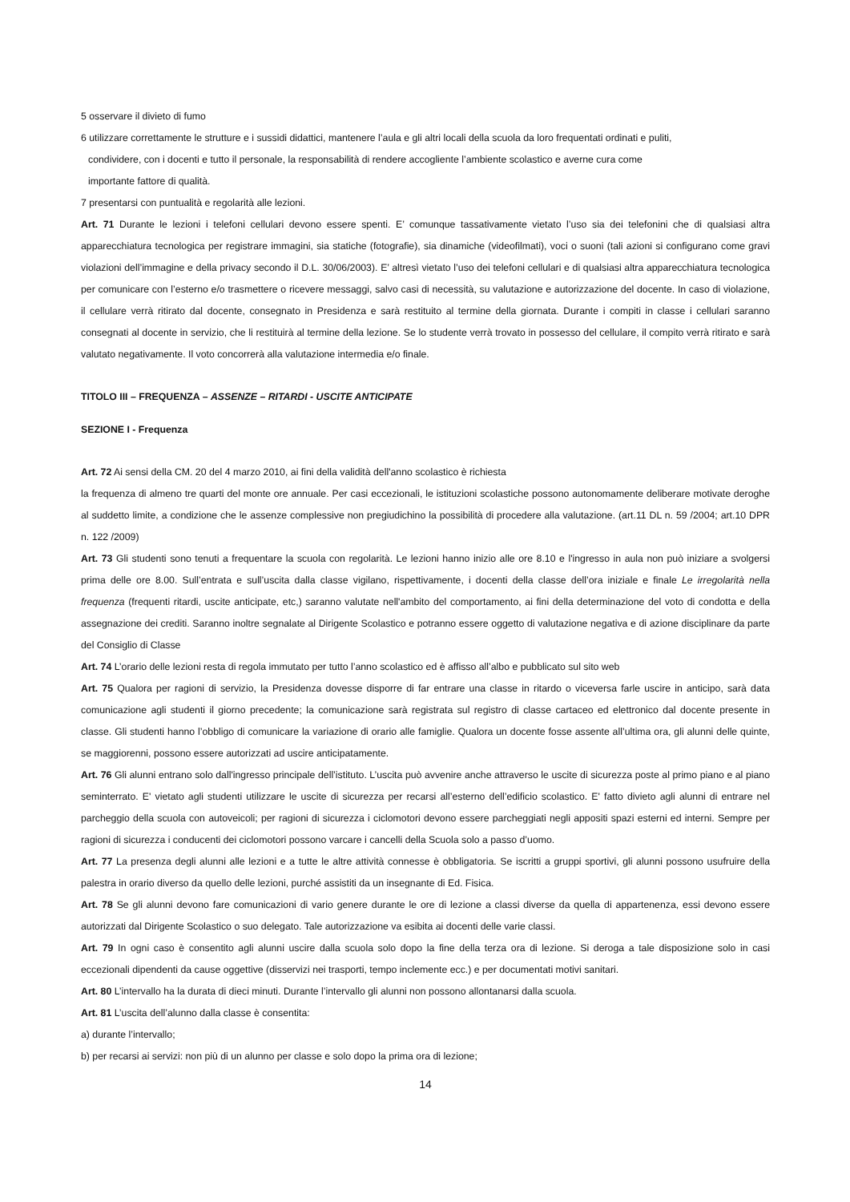5 osservare il divieto di fumo
6 utilizzare correttamente le strutture e i sussidi didattici, mantenere l’aula e gli altri locali della scuola da loro frequentati ordinati e puliti,
condividere, con i docenti e tutto il personale, la responsabilità di rendere accogliente l’ambiente scolastico e averne cura come
importante fattore di qualità.
7 presentarsi con puntualità e regolarità alle lezioni.
Art. 71 Durante le lezioni i telefoni cellulari devono essere spenti. E’ comunque tassativamente vietato l’uso sia dei telefonini che di qualsiasi altra apparecchiatura tecnologica per registrare immagini, sia statiche (fotografie), sia dinamiche (videofilmati), voci o suoni (tali azioni si configurano come gravi violazioni dell’immagine e della privacy secondo il D.L. 30/06/2003). E’ altresì vietato l’uso dei telefoni cellulari e di qualsiasi altra apparecchiatura tecnologica per comunicare con l’esterno e/o trasmettere o ricevere messaggi, salvo casi di necessità, su valutazione e autorizzazione del docente. In caso di violazione, il cellulare verrà ritirato dal docente, consegnato in Presidenza e sarà restituito al termine della giornata. Durante i compiti in classe i cellulari saranno consegnati al docente in servizio, che li restituirà al termine della lezione. Se lo studente verrà trovato in possesso del cellulare, il compito verrà ritirato e sarà valutato negativamente. Il voto concorrerà alla valutazione intermedia e/o finale.
TITOLO III – FREQUENZA – ASSENZE – RITARDI - USCITE ANTICIPATE
SEZIONE I - Frequenza
Art. 72 Ai sensi della CM. 20 del 4 marzo 2010, ai fini della validità dell'anno scolastico è richiesta
la frequenza di almeno tre quarti del monte ore annuale. Per casi eccezionali, le istituzioni scolastiche possono autonomamente deliberare motivate deroghe al suddetto limite, a condizione che le assenze complessive non pregiudichino la possibilità di procedere alla valutazione. (art.11 DL n. 59 /2004; art.10 DPR n. 122 /2009)
Art. 73 Gli studenti sono tenuti a frequentare la scuola con regolarità. Le lezioni hanno inizio alle ore 8.10 e l'ingresso in aula non può iniziare a svolgersi prima delle ore 8.00. Sull’entrata e sull’uscita dalla classe vigilano, rispettivamente, i docenti della classe dell’ora iniziale e finale Le irregolarità nella frequenza (frequenti ritardi, uscite anticipate, etc,) saranno valutate nell'ambito del comportamento, ai fini della determinazione del voto di condotta e della assegnazione dei crediti. Saranno inoltre segnalate al Dirigente Scolastico e potranno essere oggetto di valutazione negativa e di azione disciplinare da parte del Consiglio di Classe
Art. 74 L’orario delle lezioni resta di regola immutato per tutto l’anno scolastico ed è affisso all’albo e pubblicato sul sito web
Art. 75 Qualora per ragioni di servizio, la Presidenza dovesse disporre di far entrare una classe in ritardo o viceversa farle uscire in anticipo, sarà data comunicazione agli studenti il giorno precedente; la comunicazione sarà registrata sul registro di classe cartaceo ed elettronico dal docente presente in classe. Gli studenti hanno l’obbligo di comunicare la variazione di orario alle famiglie. Qualora un docente fosse assente all’ultima ora, gli alunni delle quinte, se maggiorenni, possono essere autorizzati ad uscire anticipatamente.
Art. 76 Gli alunni entrano solo dall'ingresso principale dell’istituto. L’uscita può avvenire anche attraverso le uscite di sicurezza poste al primo piano e al piano seminterrato. E' vietato agli studenti utilizzare le uscite di sicurezza per recarsi all’esterno dell’edificio scolastico. E' fatto divieto agli alunni di entrare nel parcheggio della scuola con autoveicoli; per ragioni di sicurezza i ciclomotori devono essere parcheggiati negli appositi spazi esterni ed interni. Sempre per ragioni di sicurezza i conducenti dei ciclomotori possono varcare i cancelli della Scuola solo a passo d’uomo.
Art. 77 La presenza degli alunni alle lezioni e a tutte le altre attività connesse è obbligatoria. Se iscritti a gruppi sportivi, gli alunni possono usufruire della palestra in orario diverso da quello delle lezioni, purché assistiti da un insegnante di Ed. Fisica.
Art. 78 Se gli alunni devono fare comunicazioni di vario genere durante le ore di lezione a classi diverse da quella di appartenenza, essi devono essere autorizzati dal Dirigente Scolastico o suo delegato. Tale autorizzazione va esibita ai docenti delle varie classi.
Art. 79 In ogni caso è consentito agli alunni uscire dalla scuola solo dopo la fine della terza ora di lezione. Si deroga a tale disposizione solo in casi eccezionali dipendenti da cause oggettive (disservizi nei trasporti, tempo inclemente ecc.) e per documentati motivi sanitari.
Art. 80 L’intervallo ha la durata di dieci minuti. Durante l’intervallo gli alunni non possono allontanarsi dalla scuola.
Art. 81 L’uscita dell’alunno dalla classe è consentita:
a) durante l’intervallo;
b) per recarsi ai servizi: non più di un alunno per classe e solo dopo la prima ora di lezione;
14